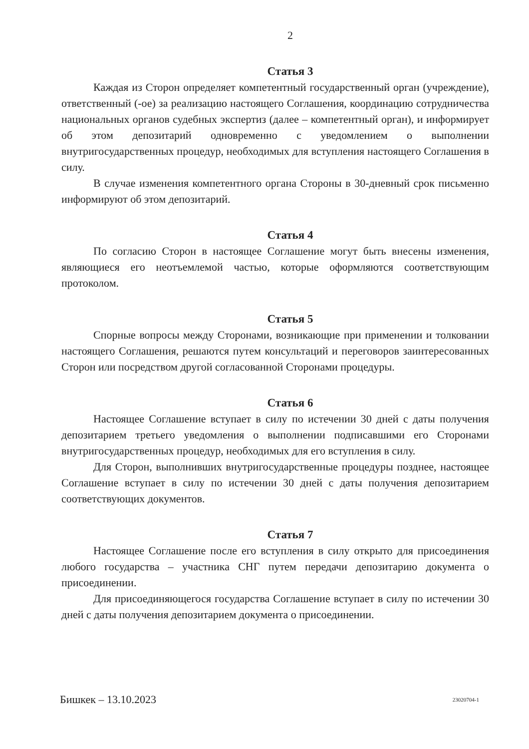2
Статья 3
Каждая из Сторон определяет компетентный государственный орган (учреждение), ответственный (-ое) за реализацию настоящего Соглашения, координацию сотрудничества национальных органов судебных экспертиз (далее – компетентный орган), и информирует об этом депозитарий одновременно с уведомлением о выполнении внутригосударственных процедур, необходимых для вступления настоящего Соглашения в силу.
В случае изменения компетентного органа Стороны в 30-дневный срок письменно информируют об этом депозитарий.
Статья 4
По согласию Сторон в настоящее Соглашение могут быть внесены изменения, являющиеся его неотъемлемой частью, которые оформляются соответствующим протоколом.
Статья 5
Спорные вопросы между Сторонами, возникающие при применении и толковании настоящего Соглашения, решаются путем консультаций и переговоров заинтересованных Сторон или посредством другой согласованной Сторонами процедуры.
Статья 6
Настоящее Соглашение вступает в силу по истечении 30 дней с даты получения депозитарием третьего уведомления о выполнении подписавшими его Сторонами внутригосударственных процедур, необходимых для его вступления в силу.
Для Сторон, выполнивших внутригосударственные процедуры позднее, настоящее Соглашение вступает в силу по истечении 30 дней с даты получения депозитарием соответствующих документов.
Статья 7
Настоящее Соглашение после его вступления в силу открыто для присоединения любого государства – участника СНГ путем передачи депозитарию документа о присоединении.
Для присоединяющегося государства Соглашение вступает в силу по истечении 30 дней с даты получения депозитарием документа о присоединении.
Бишкек – 13.10.2023 23020704-1